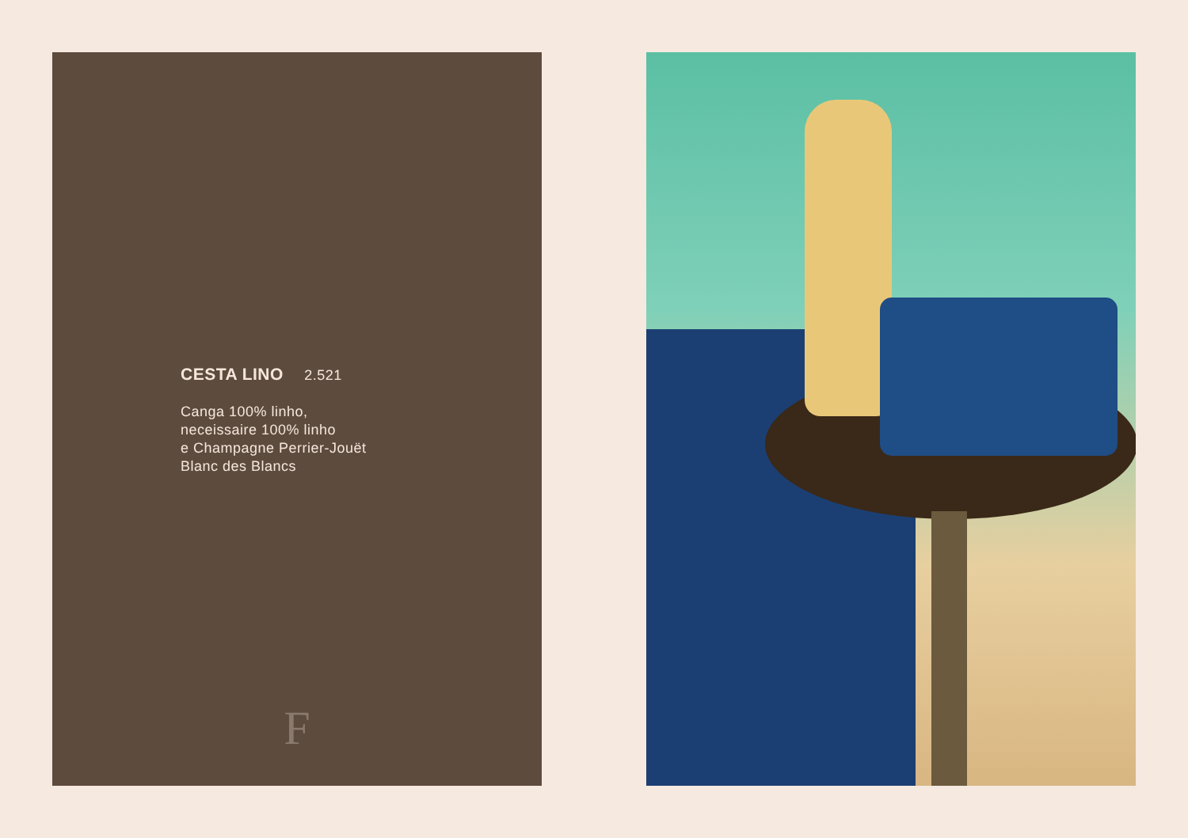CESTA LINO 2.521
Canga 100% linho,
neceissaire 100% linho
e Champagne Perrier-Jouët
Blanc des Blancs
F